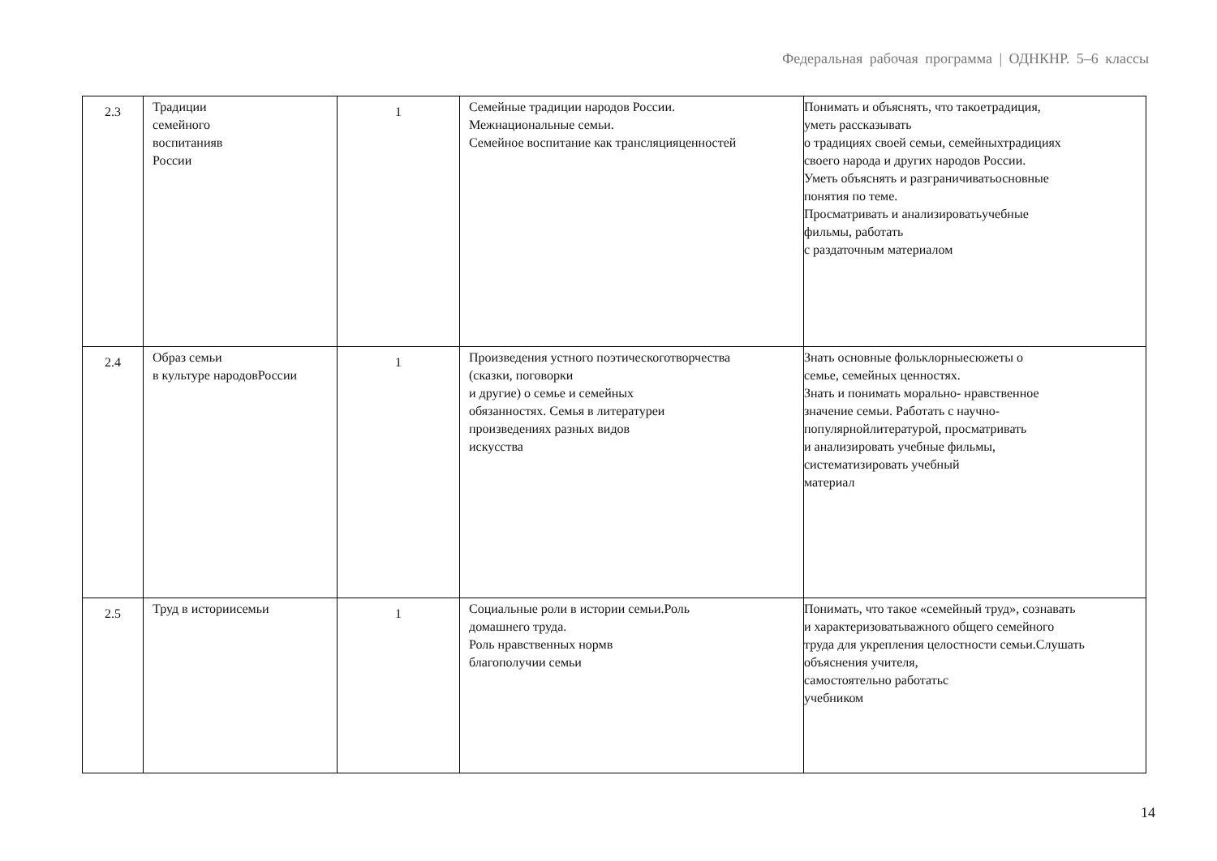Федеральная рабочая программа | ОДНКНР. 5–6 классы
| 2.3 | Традиции семейного воспитанияв России | 1 | Семейные традиции народов России. Межнациональные семьи. Семейное воспитание как трансляцияценностей | Понимать и объяснять, что такоетрадиция, уметь рассказывать о традициях своей семьи, семейныхтрадициях своего народа и других народов России. Уметь объяснять и разграничиватьосновные понятия по теме. Просматривать и анализироватьучебные фильмы, работать с раздаточным материалом |
| 2.4 | Образ семьи в культуре народовРоссии | 1 | Произведения устного поэтическоготворчества (сказки, поговорки и другие) о семье и семейных обязанностях. Семья в литературеи произведениях разных видов искусства | Знать основные фольклорныесюжеты о семье, семейных ценностях. Знать и понимать морально- нравственное значение семьи. Работать с научно- популярнойлитературой, просматривать и анализировать учебные фильмы, систематизировать учебный материал |
| 2.5 | Труд в историисемьи | 1 | Социальные роли в истории семьи.Роль домашнего труда. Роль нравственных нормв благополучии семьи | Понимать, что такое «семейный труд», сознавать и характеризоватьважного общего семейного труда для укрепления целостности семьи.Слушать объяснения учителя, самостоятельно работатьс учебником |
14